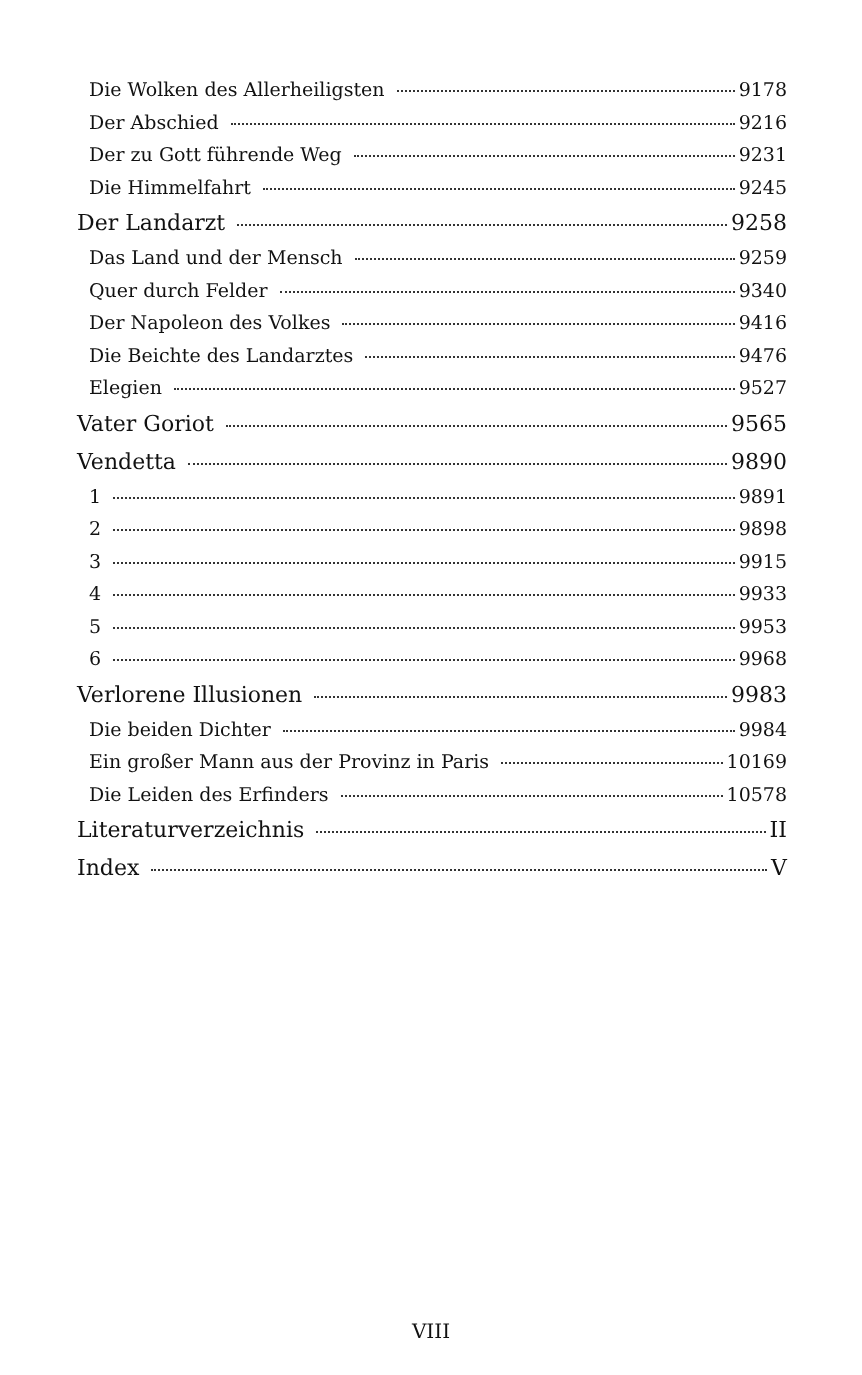Die Wolken des Allerheiligsten 9178
Der Abschied 9216
Der zu Gott führende Weg 9231
Die Himmelfahrt 9245
Der Landarzt 9258
Das Land und der Mensch 9259
Quer durch Felder 9340
Der Napoleon des Volkes 9416
Die Beichte des Landarztes 9476
Elegien 9527
Vater Goriot 9565
Vendetta 9890
1 9891
2 9898
3 9915
4 9933
5 9953
6 9968
Verlorene Illusionen 9983
Die beiden Dichter 9984
Ein großer Mann aus der Provinz in Paris 10169
Die Leiden des Erfinders 10578
Literaturverzeichnis II
Index V
VIII